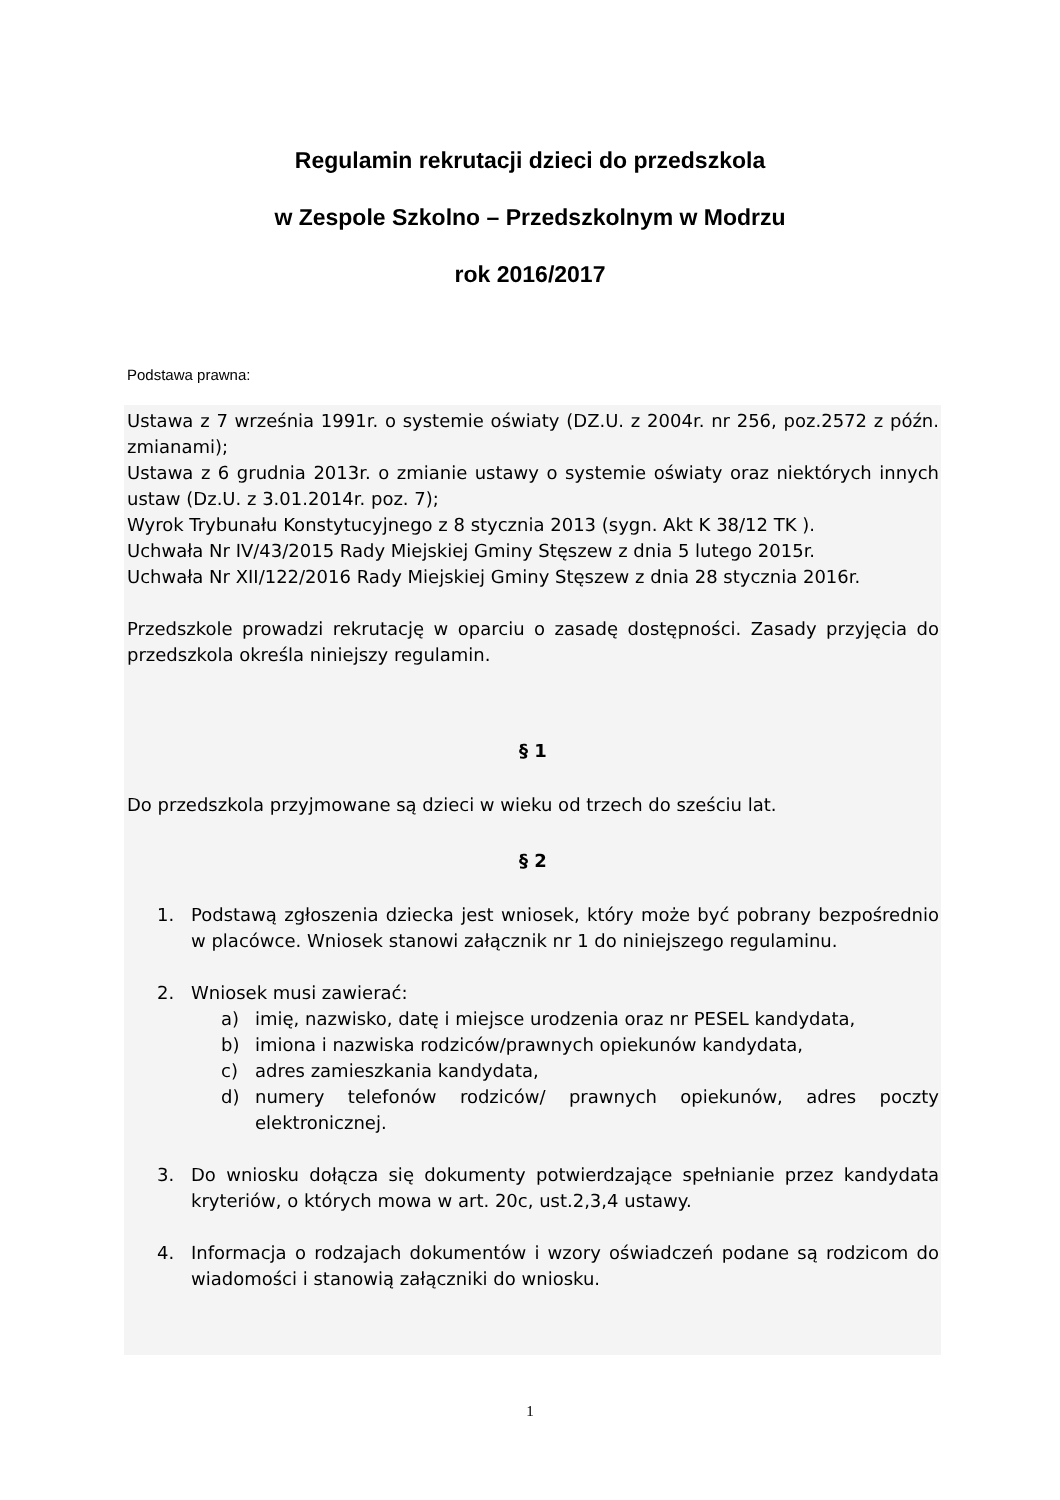Regulamin rekrutacji dzieci do przedszkola
w Zespole Szkolno – Przedszkolnym w Modrzu
rok 2016/2017
Podstawa prawna:
Ustawa z 7 września 1991r. o systemie oświaty (DZ.U. z 2004r. nr 256, poz.2572 z późn. zmianami);
Ustawa z 6 grudnia 2013r. o zmianie ustawy o systemie oświaty oraz niektórych innych ustaw (Dz.U. z 3.01.2014r. poz. 7);
Wyrok Trybunału Konstytucyjnego z 8 stycznia 2013 (sygn. Akt K 38/12 TK ).
Uchwała Nr IV/43/2015 Rady Miejskiej Gminy Stęszew z dnia 5 lutego 2015r.
Uchwała Nr XII/122/2016 Rady Miejskiej Gminy Stęszew z dnia 28 stycznia 2016r.
Przedszkole prowadzi rekrutację w oparciu o zasadę dostępności. Zasady przyjęcia do przedszkola określa niniejszy regulamin.
§ 1
Do przedszkola przyjmowane są dzieci w wieku od trzech do sześciu lat.
§ 2
1. Podstawą zgłoszenia dziecka jest wniosek, który może być pobrany bezpośrednio w placówce. Wniosek stanowi załącznik nr 1 do niniejszego regulaminu.
2. Wniosek musi zawierać:
a) imię, nazwisko, datę i miejsce urodzenia oraz nr PESEL kandydata,
b) imiona i nazwiska rodziców/prawnych opiekunów kandydata,
c) adres zamieszkania kandydata,
d) numery telefonów rodziców/ prawnych opiekunów, adres poczty elektronicznej.
3. Do wniosku dołącza się dokumenty potwierdzające spełnianie przez kandydata kryteriów, o których mowa w art. 20c, ust.2,3,4 ustawy.
4. Informacja o rodzajach dokumentów i wzory oświadczeń podane są rodzicom do wiadomości i stanowią załączniki do wniosku.
1